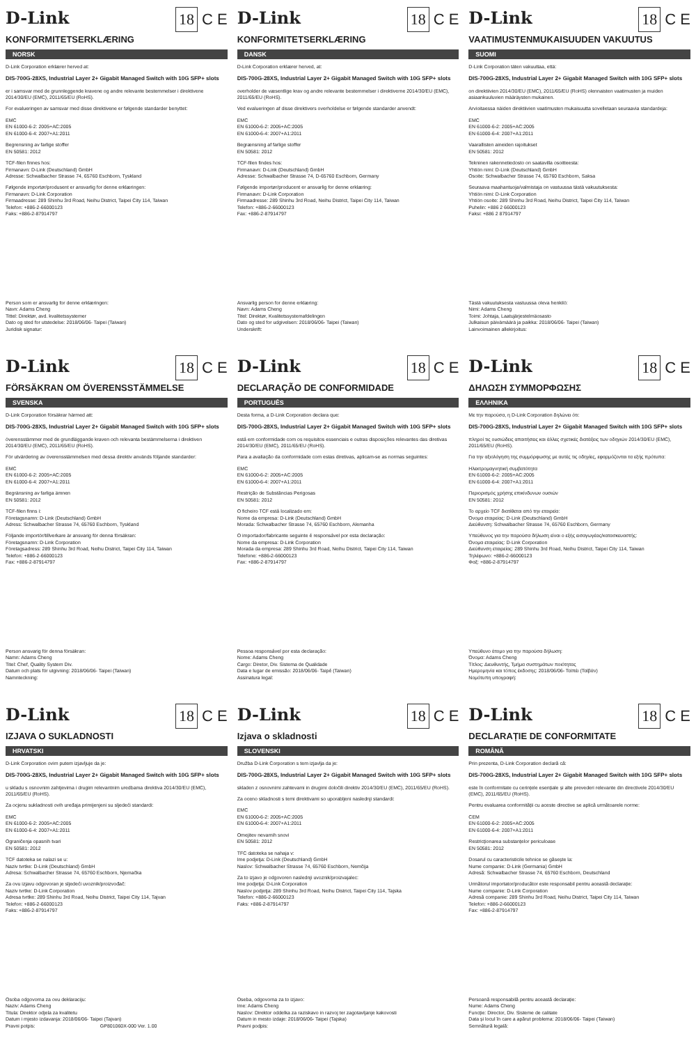D-Link 18 C E
KONFORMITETSERKLÆRING
NORSK
D-Link Corporation erklærer herved at:
DIS-700G-28XS, Industrial Layer 2+ Gigabit Managed Switch with 10G SFP+ slots
er i samsvar med de grunnleggende kravene og andre relevante bestemmelser i direktivene 2014/30/EU (EMC), 2011/65/EU (RoHS).
For evalueringen av samsvar med disse direktivene er følgende standarder benyttet:
EMC
EN 61000-6-2: 2005+AC:2005
EN 61000-6-4: 2007+A1:2011
Begrensning av farlige stoffer
EN 50581: 2012
TCF-filen finnes hos:
Firmanavn: D-Link (Deutschland) GmbH
Adresse: Schwalbacher Strasse 74, 65760 Eschborn, Tyskland
Følgende importør/produsent er ansvarlig for denne erklæringen:
Firmanavn: D-Link Corporation
Firmaadresse: 289 Shinhu 3rd Road, Neihu District, Taipei City 114, Taiwan
Telefon: +886-2-66000123
Faks: +886-2-87914797
Person som er ansvarlig for denne erklæringen:
Navn: Adams Cheng
Tittel: Direktør, avd. kvalitetssystemer
Dato og sted for utstedelse: 2018/06/06- Taipei (Taiwan)
Juridisk signatur:
D-Link 18 C E
KONFORMITETSERKLÆRING
DANSK
D-Link Corporation erklærer herved, at:
DIS-700G-28XS, Industrial Layer 2+ Gigabit Managed Switch with 10G SFP+ slots
overholder de væsentlige krav og andre relevante bestemmelser i direktiverne 2014/30/EU (EMC), 2011/65/EU (RoHS).
Ved evalueringen af disse direktivers overholdelse er følgende standarder anvendt:
EMC
EN 61000-6-2: 2005+AC:2005
EN 61000-6-4: 2007+A1:2011
Begrænsning af farlige stoffer
EN 50581: 2012
TCF-filen findes hos:
Firmanavn: D-Link (Deutschland) GmbH
Adresse: Schwalbacher Strasse 74, D-65760 Eschborn, Germany
Følgende importør/producent er ansvarlig for denne erklæring:
Firmanavn: D-Link Corporation
Firmaadresse: 289 Shinhu 3rd Road, Neihu District, Taipei City 114, Taiwan
Telefon: +886-2-66000123
Fax: +886-2-87914797
Ansvarlig person for denne erklæring:
Navn: Adams Cheng
Titel: Direktør, Kvalitetssystemafdelingen
Dato og sted for udgivelsen: 2018/06/06- Taipei (Taiwan)
Underskrift:
D-Link 18 C E
VAATIMUSTENMUKAISUUDEN VAKUUTUS
SUOMI
D-Link Corporation täten vakuuttaa, että:
DIS-700G-28XS, Industrial Layer 2+ Gigabit Managed Switch with 10G SFP+ slots
on direktiivien 2014/30/EU (EMC), 2011/65/EU (RoHS) olennaisten vaatimusten ja muiden asiaankuuluvien määräysten mukainen.
Arvioitaessa näiden direktiivien vaatimusten mukaisuutta sovelletaan seuraavia standardeja:
EMC
EN 61000-6-2: 2005+AC:2005
EN 61000-6-4: 2007+A1:2011
Vaarallisten aineiden rajoitukset
EN 50581: 2012
Tekninen rakennetiedosto on saatavilla osoitteesta:
Yhtiön nimi: D-Link (Deutschland) GmbH
Osoite: Schwalbacher Strasse 74, 65760 Eschborn, Saksa
Seuraava maahantuoja/valmistaja on vastuussa tästä vakuutuksesta:
Yhtiön nimi: D-Link Corporation
Yhtiön osoite: 289 Shinhu 3rd Road, Neihu District, Taipei City 114, Taiwan
Puhelin: +886 2 66000123
Faksi: +886 2 87914797
Tästä vakuutuksesta vastuussa oleva henkilö:
Nimi: Adams Cheng
Toimi: Johtaja, Laatujärjestelmäosasto
Julkaisun päivämäärä ja paikka: 2018/06/06- Taipei (Taiwan)
Lainvoimainen allekirjoitus:
D-Link 18 C E
FÖRSÄKRAN OM ÖVERENSSTÄMMELSE
SVENSKA
D-Link Corporation försäkrar härmed att:
DIS-700G-28XS, Industrial Layer 2+ Gigabit Managed Switch with 10G SFP+ slots
överensstämmer med de grundläggande kraven och relevanta bestämmelserna i direktiven 2014/30/EU (EMC), 2011/65/EU (RoHS).
För utvärdering av överensstämmelsen med dessa direktiv används följande standarder:
EMC
EN 61000-6-2: 2005+AC:2005
EN 61000-6-4: 2007+A1:2011
Begränsning av farliga ämnen
EN 50581: 2012
TCF-filen finns i:
Företagsnamn: D-Link (Deutschland) GmbH
Adress: Schwalbacher Strasse 74, 65760 Eschborn, Tyskland
Följande importör/tillverkare är ansvarig för denna försäkran:
Företagsnamn: D-Link Corporation
Företagsadress: 289 Shinhu 3rd Road, Neihu District, Taipei City 114, Taiwan
Telefon: +886-2-66000123
Fax: +886-2-87914797
Person ansvarig för denna försäkran:
Namn: Adams Cheng
Titel: Chef, Quality System Div.
Datum och plats för utgivning: 2018/06/06- Taipei (Taiwan)
Namnteckning:
D-Link 18 C E
DECLARAÇÃO DE CONFORMIDADE
PORTUGUÊS
Desta forma, a D-Link Corporation declara que:
DIS-700G-28XS, Industrial Layer 2+ Gigabit Managed Switch with 10G SFP+ slots
está em conformidade com os requisitos essenciais e outras disposições relevantes das diretivas 2014/30/EU (EMC), 2011/65/EU (RoHS).
Para a avaliação da conformidade com estas diretivas, aplicam-se as normas seguintes:
EMC
EN 61000-6-2: 2005+AC:2005
EN 61000-6-4: 2007+A1:2011
Restrição de Substâncias Perigosas
EN 50581: 2012
O ficheiro TCF está localizado em:
Nome da empresa: D-Link (Deutschland) GmbH
Morada: Schwalbacher Strasse 74, 65760 Eschborn, Alemanha
O importador/fabricante seguinte é responsável por esta declaração:
Nome da empresa: D-Link Corporation
Morada da empresa: 289 Shinhu 3rd Road, Neihu District, Taipei City 114, Taiwan
Telefone: +886-2-66000123
Fax: +886-2-87914797
Pessoa responsável por esta declaração:
Nome: Adams Cheng
Cargo: Diretor, Div. Sistema de Qualidade
Data e lugar de emissão: 2018/06/06- Taipé (Taiwan)
Assinatura legal:
D-Link 18 C E
ΔΗΛΩΣΗ ΣΥΜΜΟΡΦΩΣΗΣ
ΕΛΛΗΝΙΚΑ
Με την παρούσα, η D-Link Corporation δηλώνει ότι:
DIS-700G-28XS, Industrial Layer 2+ Gigabit Managed Switch with 10G SFP+ slots
πληροί τις ουσιώδεις απαιτήσεις και άλλες σχετικές διατάξεις των οδηγιών 2014/30/EU (EMC), 2011/65/EU (RoHS).
Για την αξιολόγηση της συμμόρφωσης με αυτές τις οδηγίες, εφαρμόζονται τα εξής πρότυπα:
Ηλεκτρομαγνητική συμβατότητα
EN 61000-6-2: 2005+AC:2005
EN 61000-6-4: 2007+A1:2011
Περιορισμός χρήσης επικίνδυνων ουσιών
EN 50581: 2012
Το αρχείο TCF διατίθεται από την εταιρεία:
Όνομα εταιρείας: D-Link (Deutschland) GmbH
Διεύθυνση: Schwalbacher Strasse 74, 65760 Eschborn, Germany
Υπεύθυνος για την παρούσα δήλωση είναι ο εξής εισαγωγέας/κατασκευαστής:
Όνομα εταιρείας: D-Link Corporation
Διεύθυνση εταιρείας: 289 Shinhu 3rd Road, Neihu District, Taipei City 114, Taiwan
Τηλέφωνο: +886-2-66000123
Φαξ: +886-2-87914797
Υπεύθυνο άτομο για την παρούσα δήλωση:
Όνομα: Adams Cheng
Τίτλος: Διευθυντής, Τμήμα συστημάτων ποιότητας
Ημερομηνία και τόπος έκδοσης: 2018/06/06- Ταϊπέι (Ταϊβάν)
Νομότυπη υπογραφή:
D-Link 18 C E
IZJAVA O SUKLADNOSTI
HRVATSKI
D-Link Corporation ovim putem izjavljuje da je:
DIS-700G-28XS, Industrial Layer 2+ Gigabit Managed Switch with 10G SFP+ slots
u skladu s osnovnim zahtjevima i drugim relevantnim uredbama direktiva 2014/30/EU (EMC), 2011/65/EU (RoHS).
Za ocjenu sukladnosti ovih uređaja primijenjeni su sljedeći standardi:
EMC
EN 61000-6-2: 2005+AC:2005
EN 61000-6-4: 2007+A1:2011
Ograničenja opasnih tvari
EN 50581: 2012
TCF datoteka se nalazi se u:
Naziv tvrtke: D-Link (Deutschland) GmbH
Adresa: Schwalbacher Strasse 74, 65760 Eschborn, Njemačka
Za ovu izjavu odgovoran je sljedeći uvoznik/proizvođač:
Naziv tvrtke: D-Link Corporation
Adresa tvrtke: 289 Shinhu 3rd Road, Neihu District, Taipei City 114, Tajvan
Telefon: +886-2-66000123
Faks: +886-2-87914797
Osoba odgovorna za ovu deklaraciju:
Naziv: Adams Cheng
Titula: Direktor odjela za kvalitetu
Datum i mjesto izdavanja: 2018/06/06- Taipei (Tajvan)
Pravni potpis: GP801060X-000 Ver. 1.00
D-Link 18 C E
Izjava o skladnosti
SLOVENSKI
Družba D-Link Corporation s tem izjavlja da je:
DIS-700G-28XS, Industrial Layer 2+ Gigabit Managed Switch with 10G SFP+ slots
skladen z osnovnimi zahtevami in drugimi določili direktiv 2014/30/EU (EMC), 2011/65/EU (RoHS).
Za oceno skladnosti s temi direktivami so uporabljeni naslednji standardi:
EMC
EN 61000-6-2: 2005+AC:2005
EN 61000-6-4: 2007+A1:2011
Omejitev nevarnih snovi
EN 50581: 2012
TFC datoteka se nahaja v:
Ime podjetja: D-Link (Deutschland) GmbH
Naslov: Schwalbacher Strasse 74, 65760 Eschborn, Nemčija
Za to izjavo je odgovoren naslednji uvoznik/proizvajalec:
Ime podjetja: D-Link Corporation
Naslov podjetja: 289 Shinhu 3rd Road, Neihu District, Taipei City 114, Tajska
Telefon: +886-2-66000123
Faks: +886-2-87914797
Oseba, odgovorna za to izjavo:
Ime: Adams Cheng
Naslov: Direktor oddelka za raziskavo in razvoj ter zagotavljanje kakovosti
Datum in mesto izdaje: 2018/06/06- Taipei (Tajska)
Pravni podpis:
D-Link 18 C E
DECLARAȚIE DE CONFORMITATE
ROMÂNĂ
Prin prezenta, D-Link Corporation declară că:
DIS-700G-28XS, Industrial Layer 2+ Gigabit Managed Switch with 10G SFP+ slots
este în conformitate cu cerințele esențiale și alte prevederi relevante din directivele 2014/30/EU (EMC), 2011/65/EU (RoHS).
Pentru evaluarea conformității cu aceste directive se aplică următoarele norme:
CEM
EN 61000-6-2: 2005+AC:2005
EN 61000-6-4: 2007+A1:2011
Restricționarea substanțelor periculoase
EN 50581: 2012
Dosarul cu caracteristicile tehnice se găsește la:
Nume companie: D-Link (Germania) GmbH
Adresă: Schwalbacher Strasse 74, 65760 Eschborn, Deutschland
Următorul importator/producător este responsabil pentru această declarație:
Nume companie: D-Link Corporation
Adresă companie: 289 Shinhu 3rd Road, Neihu District, Taipei City 114, Taiwan
Telefon: +886-2-66000123
Fax: +886-2-87914797
Persoană responsabilă pentru această declarație:
Nume: Adams Cheng
Funcție: Director, Div. Sisteme de calitate
Data și locul în care a apărut problema: 2018/06/06- Taipei (Taiwan)
Semnătură legală: